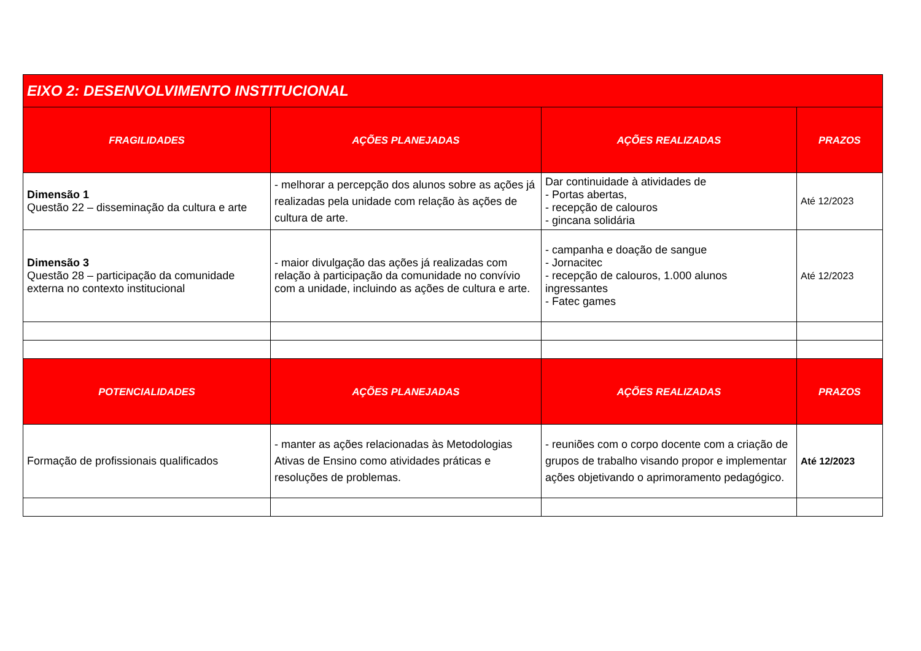| EIXO 2: DESENVOLVIMENTO INSTITUCIONAL | | | |
| --- | --- | --- | --- |
| FRAGILIDADES | AÇÕES PLANEJADAS | AÇÕES REALIZADAS | PRAZOS |
| Dimensão 1 Questão 22 – disseminação da cultura e arte | - melhorar a percepção dos alunos sobre as ações já realizadas pela unidade com relação às ações de cultura de arte. | Dar continuidade à atividades de - Portas abertas, - recepção de calouros - gincana solidária | Até 12/2023 |
| Dimensão 3 Questão 28 – participação da comunidade externa no contexto institucional | - maior divulgação das ações já realizadas com relação à participação da comunidade no convívio com a unidade, incluindo as ações de cultura e arte. | - campanha e doação de sangue - Jornacitec - recepção de calouros, 1.000 alunos ingressantes - Fatec games | Até 12/2023 |
| POTENCIALIDADES | AÇÕES PLANEJADAS | AÇÕES REALIZADAS | PRAZOS |
| Formação de profissionais qualificados | - manter as ações relacionadas às Metodologias Ativas de Ensino como atividades práticas e resoluções de problemas. | - reuniões com o corpo docente com a criação de grupos de trabalho visando propor e implementar ações objetivando o aprimoramento pedagógico. | Até 12/2023 |